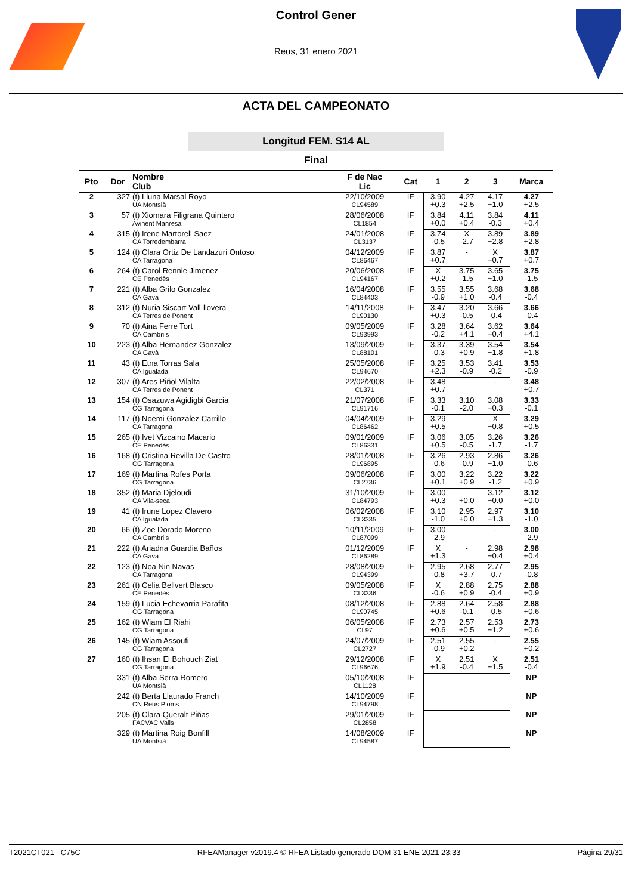Control Gener
Reus, 31 enero 2021
ACTA DEL CAMPEONATO
Longitud FEM. S14 AL
Final
| Pto | Dor | Nombre Club | F de Nac Lic | Cat | 1 | 2 | 3 | Marca |
| --- | --- | --- | --- | --- | --- | --- | --- | --- |
| 2 | 327 | (t) Lluna Marsal Royo UA Montsià | 22/10/2009 CL94589 | IF | 3.90 +0.3 | 4.27 +2.5 | 4.17 +1.0 | 4.27 +2.5 |
| 3 | 57 | (t) Xiomara Filigrana Quintero Avinent Manresa | 28/06/2008 CL1854 | IF | 3.84 +0.0 | 4.11 +0.4 | 3.84 -0.3 | 4.11 +0.4 |
| 4 | 315 | (t) Irene Martorell Saez CA Torredembarra | 24/01/2008 CL3137 | IF | 3.74 -0.5 | X -2.7 | 3.89 +2.8 | 3.89 +2.8 |
| 5 | 124 | (t) Clara Ortiz De Landazuri Ontoso CA Tarragona | 04/12/2009 CL86467 | IF | 3.87 +0.7 | - | X +0.7 | 3.87 +0.7 |
| 6 | 264 | (t) Carol Rennie Jimenez CE Penedès | 20/06/2008 CL94167 | IF | X +0.2 | 3.75 -1.5 | 3.65 +1.0 | 3.75 -1.5 |
| 7 | 221 | (t) Alba Grilo Gonzalez CA Gavà | 16/04/2008 CL84403 | IF | 3.55 -0.9 | 3.55 +1.0 | 3.68 -0.4 | 3.68 -0.4 |
| 8 | 312 | (t) Nuria Siscart Vall-llovera CA Terres de Ponent | 14/11/2008 CL90130 | IF | 3.47 +0.3 | 3.20 -0.5 | 3.66 -0.4 | 3.66 -0.4 |
| 9 | 70 | (t) Aina Ferre Tort CA Cambrils | 09/05/2009 CL93993 | IF | 3.28 -0.2 | 3.64 +4.1 | 3.62 +0.4 | 3.64 +4.1 |
| 10 | 223 | (t) Alba Hernandez Gonzalez CA Gavà | 13/09/2009 CL88101 | IF | 3.37 -0.3 | 3.39 +0.9 | 3.54 +1.8 | 3.54 +1.8 |
| 11 | 43 | (t) Etna Torras Sala CA Igualada | 25/05/2008 CL94670 | IF | 3.25 +2.3 | 3.53 -0.9 | 3.41 -0.2 | 3.53 -0.9 |
| 12 | 307 | (t) Ares Piñol Vilalta CA Terres de Ponent | 22/02/2008 CL371 | IF | 3.48 +0.7 | - | - | 3.48 +0.7 |
| 13 | 154 | (t) Osazuwa Agidigbi Garcia CG Tarragona | 21/07/2008 CL91716 | IF | 3.33 -0.1 | 3.10 -2.0 | 3.08 +0.3 | 3.33 -0.1 |
| 14 | 117 | (t) Noemi Gonzalez Carrillo CA Tarragona | 04/04/2009 CL86462 | IF | 3.29 +0.5 | - | X +0.8 | 3.29 +0.5 |
| 15 | 265 | (t) Ivet Vizcaino Macario CE Penedès | 09/01/2009 CL86331 | IF | 3.06 +0.5 | 3.05 -0.5 | 3.26 -1.7 | 3.26 -1.7 |
| 16 | 168 | (t) Cristina Revilla De Castro CG Tarragona | 28/01/2008 CL96895 | IF | 3.26 -0.6 | 2.93 -0.9 | 2.86 +1.0 | 3.26 -0.6 |
| 17 | 169 | (t) Martina Rofes Porta CG Tarragona | 09/06/2008 CL2736 | IF | 3.00 +0.1 | 3.22 +0.9 | 3.22 -1.2 | 3.22 +0.9 |
| 18 | 352 | (t) Maria Djeloudi CA Vila-seca | 31/10/2009 CL84793 | IF | 3.00 +0.3 | - +0.0 | 3.12 +0.0 | 3.12 +0.0 |
| 19 | 41 | (t) Irune Lopez Clavero CA Igualada | 06/02/2008 CL3335 | IF | 3.10 -1.0 | 2.95 +0.0 | 2.97 +1.3 | 3.10 -1.0 |
| 20 | 66 | (t) Zoe Dorado Moreno CA Cambrils | 10/11/2009 CL87099 | IF | 3.00 -2.9 | - | - | 3.00 -2.9 |
| 21 | 222 | (t) Ariadna Guardia Baños CA Gavà | 01/12/2009 CL86289 | IF | X +1.3 | - | 2.98 +0.4 | 2.98 +0.4 |
| 22 | 123 | (t) Noa Nin Navas CA Tarragona | 28/08/2009 CL94399 | IF | 2.95 -0.8 | 2.68 +3.7 | 2.77 -0.7 | 2.95 -0.8 |
| 23 | 261 | (t) Celia Bellvert Blasco CE Penedès | 09/05/2008 CL3336 | IF | X -0.6 | 2.88 +0.9 | 2.75 -0.4 | 2.88 +0.9 |
| 24 | 159 | (t) Lucia Echevarria Parafita CG Tarragona | 08/12/2008 CL90745 | IF | 2.88 +0.6 | 2.64 -0.1 | 2.58 -0.5 | 2.88 +0.6 |
| 25 | 162 | (t) Wiam El Riahi CG Tarragona | 06/05/2008 CL97 | IF | 2.73 +0.6 | 2.57 +0.5 | 2.53 +1.2 | 2.73 +0.6 |
| 26 | 145 | (t) Wiam Assoufi CG Tarragona | 24/07/2009 CL2727 | IF | 2.51 -0.9 | 2.55 +0.2 | - | 2.55 +0.2 |
| 27 | 160 | (t) Ihsan El Bohouch Ziat CG Tarragona | 29/12/2008 CL96676 | IF | X +1.9 | 2.51 -0.4 | X +1.5 | 2.51 -0.4 |
| | 331 | (t) Alba Serra Romero UA Montsià | 05/10/2008 CL1128 | IF | | | | NP |
| | 242 | (t) Berta Llaurado Franch CN Reus Ploms | 14/10/2009 CL94798 | IF | | | | NP |
| | 205 | (t) Clara Queralt Piñas FACVAC Valls | 29/01/2009 CL2858 | IF | | | | NP |
| | 329 | (t) Martina Roig Bonfill UA Montsià | 14/08/2009 CL94587 | IF | | | | NP |
T2021CT021 C75C RFEAManager v2019.4 © RFEA Listado generado DOM 31 ENE 2021 23:33 Página 29/31